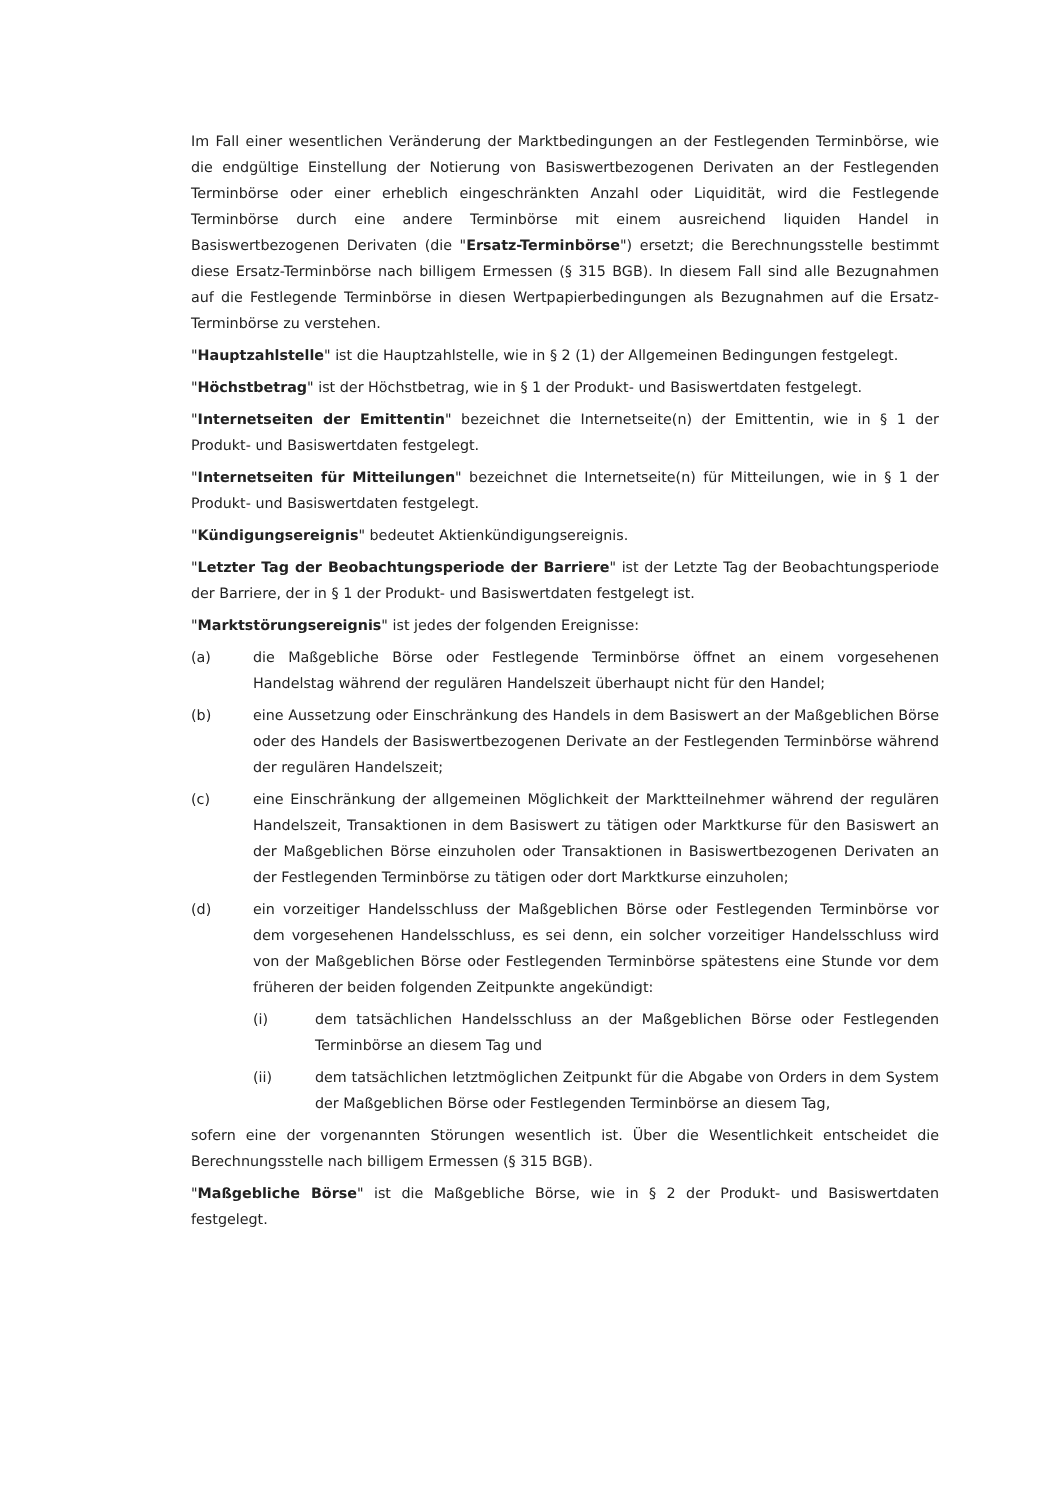Im Fall einer wesentlichen Veränderung der Marktbedingungen an der Festlegenden Terminbörse, wie die endgültige Einstellung der Notierung von Basiswertbezogenen Derivaten an der Festlegenden Terminbörse oder einer erheblich eingeschränkten Anzahl oder Liquidität, wird die Festlegende Terminbörse durch eine andere Terminbörse mit einem ausreichend liquiden Handel in Basiswertbezogenen Derivaten (die "Ersatz-Terminbörse") ersetzt; die Berechnungsstelle bestimmt diese Ersatz-Terminbörse nach billigem Ermessen (§ 315 BGB). In diesem Fall sind alle Bezugnahmen auf die Festlegende Terminbörse in diesen Wertpapierbedingungen als Bezugnahmen auf die Ersatz-Terminbörse zu verstehen.
"Hauptzahlstelle" ist die Hauptzahlstelle, wie in § 2 (1) der Allgemeinen Bedingungen festgelegt.
"Höchstbetrag" ist der Höchstbetrag, wie in § 1 der Produkt- und Basiswertdaten festgelegt.
"Internetseiten der Emittentin" bezeichnet die Internetseite(n) der Emittentin, wie in § 1 der Produkt- und Basiswertdaten festgelegt.
"Internetseiten für Mitteilungen" bezeichnet die Internetseite(n) für Mitteilungen, wie in § 1 der Produkt- und Basiswertdaten festgelegt.
"Kündigungsereignis" bedeutet Aktienkündigungsereignis.
"Letzter Tag der Beobachtungsperiode der Barriere" ist der Letzte Tag der Beobachtungsperiode der Barriere, der in § 1 der Produkt- und Basiswertdaten festgelegt ist.
"Marktstörungsereignis" ist jedes der folgenden Ereignisse:
(a) die Maßgebliche Börse oder Festlegende Terminbörse öffnet an einem vorgesehenen Handelstag während der regulären Handelszeit überhaupt nicht für den Handel;
(b) eine Aussetzung oder Einschränkung des Handels in dem Basiswert an der Maßgeblichen Börse oder des Handels der Basiswertbezogenen Derivate an der Festlegenden Terminbörse während der regulären Handelszeit;
(c) eine Einschränkung der allgemeinen Möglichkeit der Marktteilnehmer während der regulären Handelszeit, Transaktionen in dem Basiswert zu tätigen oder Marktkurse für den Basiswert an der Maßgeblichen Börse einzuholen oder Transaktionen in Basiswertbezogenen Derivaten an der Festlegenden Terminbörse zu tätigen oder dort Marktkurse einzuholen;
(d) ein vorzeitiger Handelsschluss der Maßgeblichen Börse oder Festlegenden Terminbörse vor dem vorgesehenen Handelsschluss, es sei denn, ein solcher vorzeitiger Handelsschluss wird von der Maßgeblichen Börse oder Festlegenden Terminbörse spätestens eine Stunde vor dem früheren der beiden folgenden Zeitpunkte angekündigt:
(i) dem tatsächlichen Handelsschluss an der Maßgeblichen Börse oder Festlegenden Terminbörse an diesem Tag und
(ii) dem tatsächlichen letztmöglichen Zeitpunkt für die Abgabe von Orders in dem System der Maßgeblichen Börse oder Festlegenden Terminbörse an diesem Tag,
sofern eine der vorgenannten Störungen wesentlich ist. Über die Wesentlichkeit entscheidet die Berechnungsstelle nach billigem Ermessen (§ 315 BGB).
"Maßgebliche Börse" ist die Maßgebliche Börse, wie in § 2 der Produkt- und Basiswertdaten festgelegt.